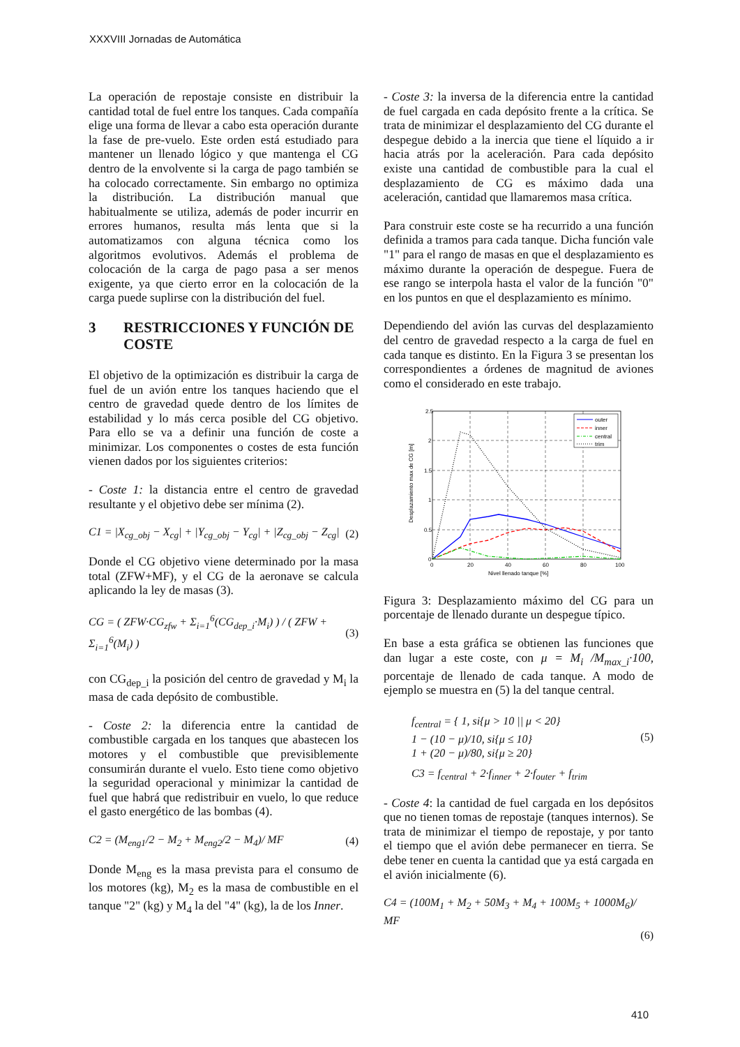XXXVIII Jornadas de Automática
La operación de repostaje consiste en distribuir la cantidad total de fuel entre los tanques. Cada compañía elige una forma de llevar a cabo esta operación durante la fase de pre-vuelo. Este orden está estudiado para mantener un llenado lógico y que mantenga el CG dentro de la envolvente si la carga de pago también se ha colocado correctamente. Sin embargo no optimiza la distribución. La distribución manual que habitualmente se utiliza, además de poder incurrir en errores humanos, resulta más lenta que si la automatizamos con alguna técnica como los algoritmos evolutivos. Además el problema de colocación de la carga de pago pasa a ser menos exigente, ya que cierto error en la colocación de la carga puede suplirse con la distribución del fuel.
3 RESTRICCIONES Y FUNCIÓN DE COSTE
El objetivo de la optimización es distribuir la carga de fuel de un avión entre los tanques haciendo que el centro de gravedad quede dentro de los límites de estabilidad y lo más cerca posible del CG objetivo. Para ello se va a definir una función de coste a minimizar. Los componentes o costes de esta función vienen dados por los siguientes criterios:
- Coste 1: la distancia entre el centro de gravedad resultante y el objetivo debe ser mínima (2).
C1 = |X<sub>cg_obj</sub> − X<sub>cg</sub>| + |Y<sub>cg_obj</sub> − Y<sub>cg</sub>| + |Z<sub>cg_obj</sub> − Z<sub>cg</sub>| (2)
Donde el CG objetivo viene determinado por la masa total (ZFW+MF), y el CG de la aeronave se calcula aplicando la ley de masas (3).
CG = ( ZFW·CG<sub>zfw</sub> + Σ<sub>i=1</sub><sup>6</sup>(CG<sub>dep_i</sub>·M<sub>i</sub>) ) / ( ZFW + Σ<sub>i=1</sub><sup>6</sup>(M<sub>i</sub>) ) (3)
con CG<sub>dep_i</sub> la posición del centro de gravedad y M<sub>i</sub> la masa de cada depósito de combustible.
- Coste 2: la diferencia entre la cantidad de combustible cargada en los tanques que abastecen los motores y el combustible que previsiblemente consumirán durante el vuelo. Esto tiene como objetivo la seguridad operacional y minimizar la cantidad de fuel que habrá que redistribuir en vuelo, lo que reduce el gasto energético de las bombas (4).
C2 = (M<sub>eng1</sub>/2 − M<sub>2</sub> + M<sub>eng2</sub>/2 − M<sub>4</sub>)/ MF (4)
Donde M<sub>eng</sub> es la masa prevista para el consumo de los motores (kg), M<sub>2</sub> es la masa de combustible en el tanque "2" (kg) y M<sub>4</sub> la del "4" (kg), la de los Inner.
- Coste 3: la inversa de la diferencia entre la cantidad de fuel cargada en cada depósito frente a la crítica. Se trata de minimizar el desplazamiento del CG durante el despegue debido a la inercia que tiene el líquido a ir hacia atrás por la aceleración. Para cada depósito existe una cantidad de combustible para la cual el desplazamiento de CG es máximo dada una aceleración, cantidad que llamaremos masa crítica.
Para construir este coste se ha recurrido a una función definida a tramos para cada tanque. Dicha función vale "1" para el rango de masas en que el desplazamiento es máximo durante la operación de despegue. Fuera de ese rango se interpola hasta el valor de la función "0" en los puntos en que el desplazamiento es mínimo.
Dependiendo del avión las curvas del desplazamiento del centro de gravedad respecto a la carga de fuel en cada tanque es distinto. En la Figura 3 se presentan los correspondientes a órdenes de magnitud de aviones como el considerado en este trabajo.
2.5
2
1.5
1
0.5
0
0
20
40
60
80
100
Nivel llenado tanque [%]
Desplazamiento max de CG [m]
outer
inner
central
trim
Figura 3: Desplazamiento máximo del CG para un porcentaje de llenado durante un despegue típico.
En base a esta gráfica se obtienen las funciones que dan lugar a este coste, con μ = M<sub>i</sub> /M<sub>max_i</sub>·100, porcentaje de llenado de cada tanque. A modo de ejemplo se muestra en (5) la del tanque central.
f<sub>central</sub> = { 1, si{μ > 10 || μ < 20}
1 − (10 − μ)/10, si{μ ≤ 10}
1 + (20 − μ)/80, si{μ ≥ 20} (5)
C3 = f<sub>central</sub> + 2·f<sub>inner</sub> + 2·f<sub>outer</sub> + f<sub>trim</sub>
- Coste 4: la cantidad de fuel cargada en los depósitos que no tienen tomas de repostaje (tanques internos). Se trata de minimizar el tiempo de repostaje, y por tanto el tiempo que el avión debe permanecer en tierra. Se debe tener en cuenta la cantidad que ya está cargada en el avión inicialmente (6).
C4 = (100M<sub>1</sub> + M<sub>2</sub> + 50M<sub>3</sub> + M<sub>4</sub> + 100M<sub>5</sub> + 1000M<sub>6</sub>)/ MF
(6)
410